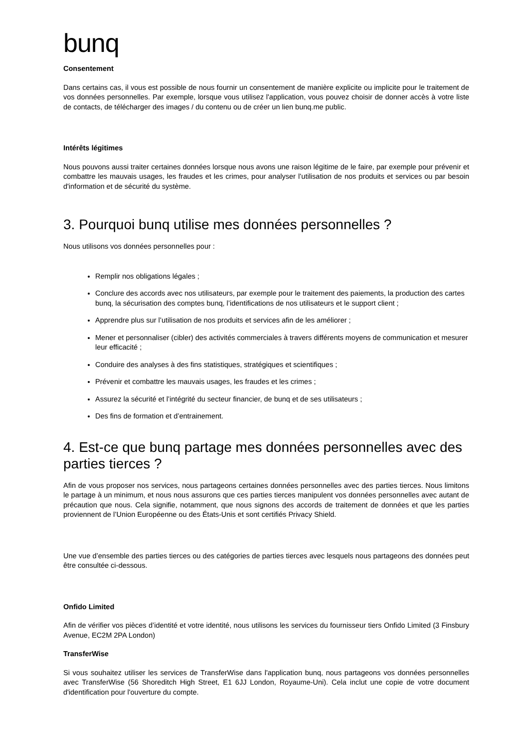bunq
Consentement
Dans certains cas, il vous est possible de nous fournir un consentement de manière explicite ou implicite pour le traitement de vos données personnelles. Par exemple, lorsque vous utilisez l'application, vous pouvez choisir de donner accès à votre liste de contacts, de télécharger des images / du contenu ou de créer un lien bunq.me public.
Intérêts légitimes
Nous pouvons aussi traiter certaines données lorsque nous avons une raison légitime de le faire, par exemple pour prévenir et combattre les mauvais usages, les fraudes et les crimes, pour analyser l’utilisation de nos produits et services ou par besoin d'information et de sécurité du système.
3. Pourquoi bunq utilise mes données personnelles ?
Nous utilisons vos données personnelles pour :
Remplir nos obligations légales ;
Conclure des accords avec nos utilisateurs, par exemple pour le traitement des paiements, la production des cartes bunq, la sécurisation des comptes bunq, l’identifications de nos utilisateurs et le support client ;
Apprendre plus sur l’utilisation de nos produits et services afin de les améliorer ;
Mener et personnaliser (cibler) des activités commerciales à travers différents moyens de communication et mesurer leur efficacité ;
Conduire des analyses à des fins statistiques, stratégiques et scientifiques ;
Prévenir et combattre les mauvais usages, les fraudes et les crimes ;
Assurez la sécurité et l’intégrité du secteur financier, de bunq et de ses utilisateurs ;
Des fins de formation et d’entrainement.
4. Est-ce que bunq partage mes données personnelles avec des parties tierces ?
Afin de vous proposer nos services, nous partageons certaines données personnelles avec des parties tierces. Nous limitons le partage à un minimum, et nous nous assurons que ces parties tierces manipulent vos données personnelles avec autant de précaution que nous. Cela signifie, notamment, que nous signons des accords de traitement de données et que les parties proviennent de l’Union Européenne ou des États-Unis et sont certifiés Privacy Shield.
Une vue d’ensemble des parties tierces ou des catégories de parties tierces avec lesquels nous partageons des données peut être consultée ci-dessous.
Onfido Limited
Afin de vérifier vos pièces d’identité et votre identité, nous utilisons les services du fournisseur tiers Onfido Limited (3 Finsbury Avenue, EC2M 2PA London)
TransferWise
Si vous souhaitez utiliser les services de TransferWise dans l'application bunq, nous partageons vos données personnelles avec TransferWise (56 Shoreditch High Street, E1 6JJ London, Royaume-Uni). Cela inclut une copie de votre document d'identification pour l'ouverture du compte.